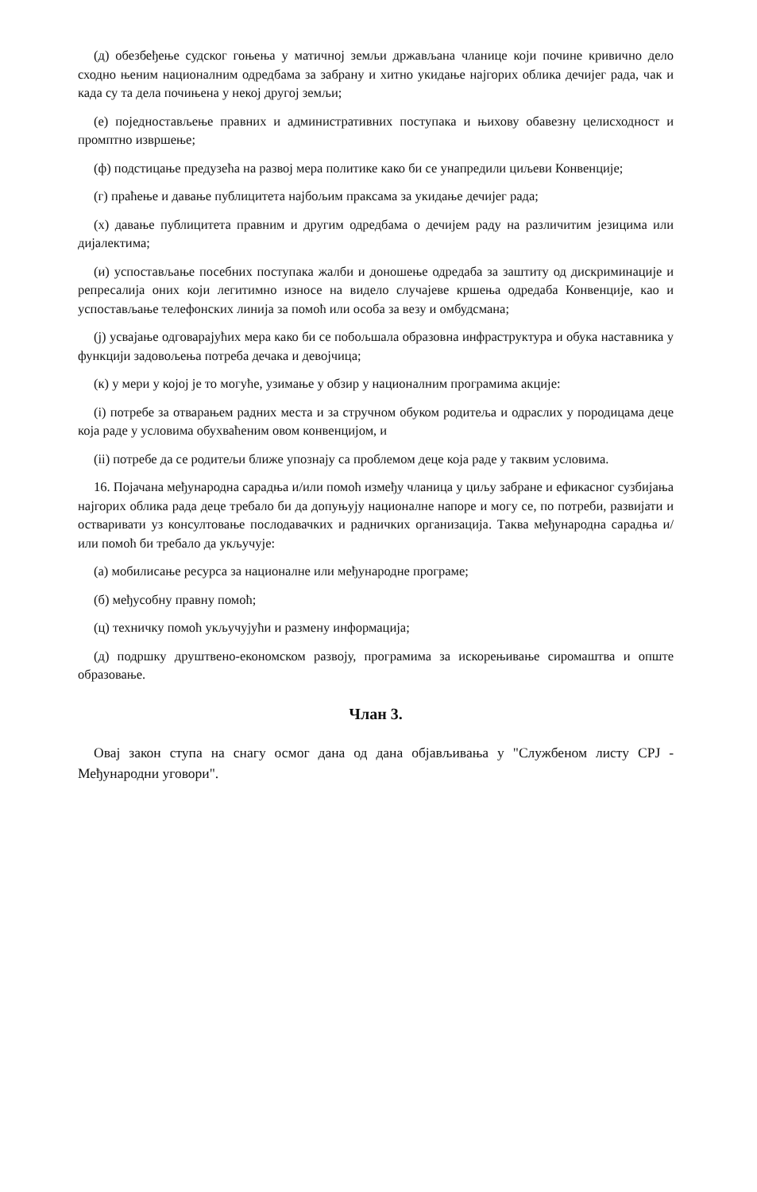(д) обезбеђење судског гоњења у матичној земљи држављана чланице који почине кривично дело сходно њеним националним одредбама за забрану и хитно укидање најгорих облика дечијег рада, чак и када су та дела почињена у некој другој земљи;
(е) поједностављење правних и административних поступака и њихову обавезну целисходност и промптно извршење;
(ф) подстицање предузећа на развој мера политике како би се унапредили циљеви Конвенције;
(г) праћење и давање публицитета најбољим праксама за укидање дечијег рада;
(х) давање публицитета правним и другим одредбама о дечијем раду на различитим језицима или дијалектима;
(и) успостављање посебних поступака жалби и доношење одредаба за заштиту од дискриминације и репресалија оних који легитимно износе на видело случајеве кршења одредаба Конвенције, као и успостављање телефонских линија за помоћ или особа за везу и омбудсмана;
(ј) усвајање одговарајућих мера како би се побољшала образовна инфраструктура и обука наставника у функцији задовољења потреба дечака и девојчица;
(к) у мери у којој је то могуће, узимање у обзир у националним програмима акције:
(i) потребе за отварањем радних места и за стручном обуком родитеља и одраслих у породицама деце која раде у условима обухваћеним овом конвенцијом, и
(ii) потребе да се родитељи ближе упознају са проблемом деце која раде у таквим условима.
16. Појачана међународна сарадња и/или помоћ између чланица у циљу забране и ефикасног сузбијања најгорих облика рада деце требало би да допуњују националне напоре и могу се, по потреби, развијати и остваривати уз консултовање послодавачких и радничких организација. Таква међународна сарадња и/или помоћ би требало да укључује:
(а) мобилисање ресурса за националне или међународне програме;
(б) међусобну правну помоћ;
(ц) техничку помоћ укључујући и размену информација;
(д) подршку друштвено-економском развоју, програмима за искорењивање сиромаштва и опште образовање.
Члан 3.
Овај закон ступа на снагу осмог дана од дана објављивања у "Службеном листу СРЈ - Међународни уговори".